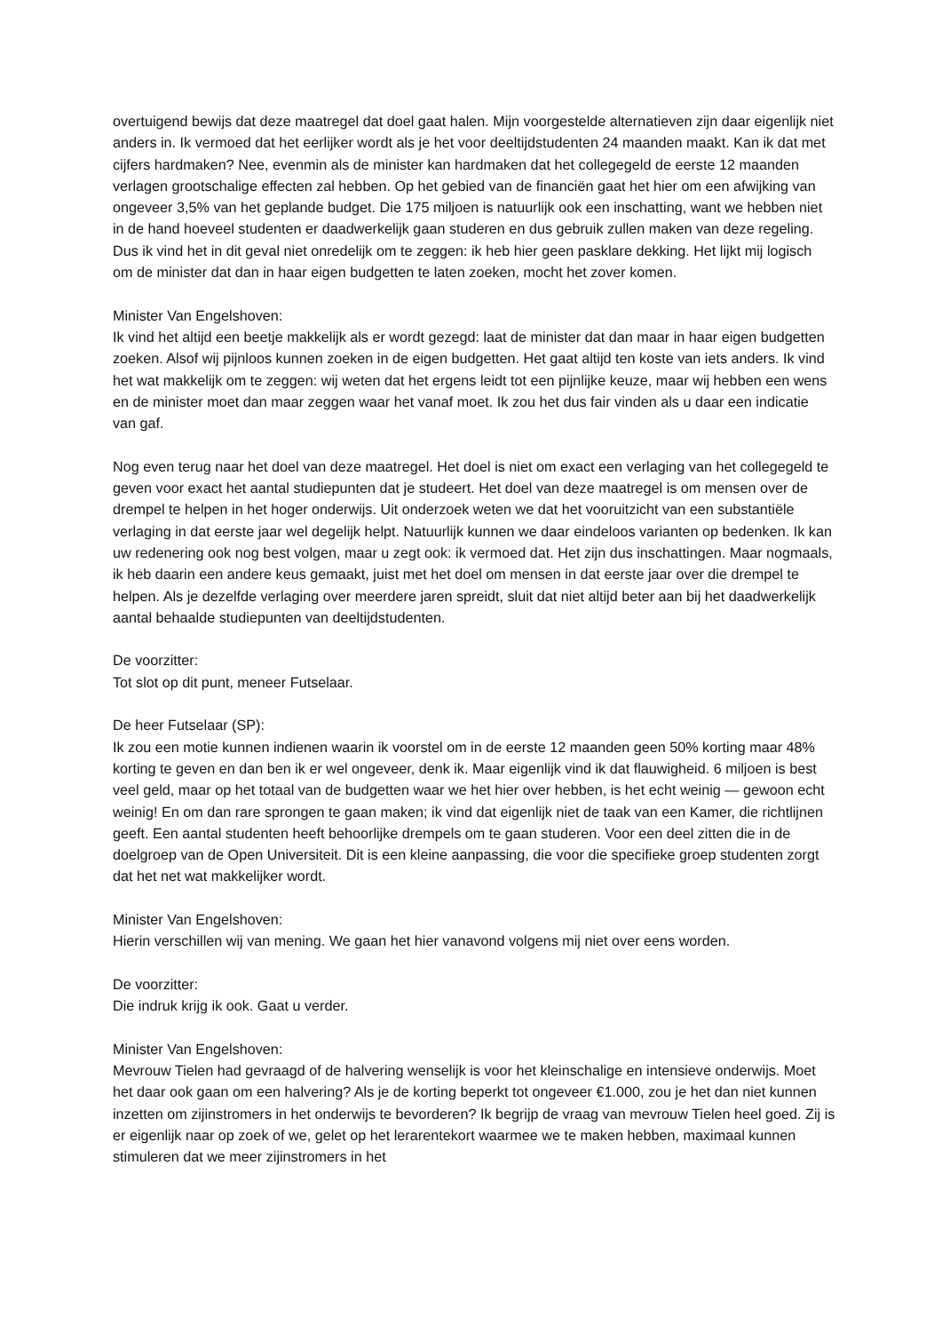overtuigend bewijs dat deze maatregel dat doel gaat halen. Mijn voorgestelde alternatieven zijn daar eigenlijk niet anders in. Ik vermoed dat het eerlijker wordt als je het voor deeltijdstudenten 24 maanden maakt. Kan ik dat met cijfers hardmaken? Nee, evenmin als de minister kan hardmaken dat het collegegeld de eerste 12 maanden verlagen grootschalige effecten zal hebben. Op het gebied van de financiën gaat het hier om een afwijking van ongeveer 3,5% van het geplande budget. Die 175 miljoen is natuurlijk ook een inschatting, want we hebben niet in de hand hoeveel studenten er daadwerkelijk gaan studeren en dus gebruik zullen maken van deze regeling. Dus ik vind het in dit geval niet onredelijk om te zeggen: ik heb hier geen pasklare dekking. Het lijkt mij logisch om de minister dat dan in haar eigen budgetten te laten zoeken, mocht het zover komen.
Minister Van Engelshoven:
Ik vind het altijd een beetje makkelijk als er wordt gezegd: laat de minister dat dan maar in haar eigen budgetten zoeken. Alsof wij pijnloos kunnen zoeken in de eigen budgetten. Het gaat altijd ten koste van iets anders. Ik vind het wat makkelijk om te zeggen: wij weten dat het ergens leidt tot een pijnlijke keuze, maar wij hebben een wens en de minister moet dan maar zeggen waar het vanaf moet. Ik zou het dus fair vinden als u daar een indicatie van gaf.
Nog even terug naar het doel van deze maatregel. Het doel is niet om exact een verlaging van het collegegeld te geven voor exact het aantal studiepunten dat je studeert. Het doel van deze maatregel is om mensen over de drempel te helpen in het hoger onderwijs. Uit onderzoek weten we dat het vooruitzicht van een substantiële verlaging in dat eerste jaar wel degelijk helpt. Natuurlijk kunnen we daar eindeloos varianten op bedenken. Ik kan uw redenering ook nog best volgen, maar u zegt ook: ik vermoed dat. Het zijn dus inschattingen. Maar nogmaals, ik heb daarin een andere keus gemaakt, juist met het doel om mensen in dat eerste jaar over die drempel te helpen. Als je dezelfde verlaging over meerdere jaren spreidt, sluit dat niet altijd beter aan bij het daadwerkelijk aantal behaalde studiepunten van deeltijdstudenten.
De voorzitter:
Tot slot op dit punt, meneer Futselaar.
De heer Futselaar (SP):
Ik zou een motie kunnen indienen waarin ik voorstel om in de eerste 12 maanden geen 50% korting maar 48% korting te geven en dan ben ik er wel ongeveer, denk ik. Maar eigenlijk vind ik dat flauwigheid. 6 miljoen is best veel geld, maar op het totaal van de budgetten waar we het hier over hebben, is het echt weinig — gewoon echt weinig! En om dan rare sprongen te gaan maken; ik vind dat eigenlijk niet de taak van een Kamer, die richtlijnen geeft. Een aantal studenten heeft behoorlijke drempels om te gaan studeren. Voor een deel zitten die in de doelgroep van de Open Universiteit. Dit is een kleine aanpassing, die voor die specifieke groep studenten zorgt dat het net wat makkelijker wordt.
Minister Van Engelshoven:
Hierin verschillen wij van mening. We gaan het hier vanavond volgens mij niet over eens worden.
De voorzitter:
Die indruk krijg ik ook. Gaat u verder.
Minister Van Engelshoven:
Mevrouw Tielen had gevraagd of de halvering wenselijk is voor het kleinschalige en intensieve onderwijs. Moet het daar ook gaan om een halvering? Als je de korting beperkt tot ongeveer €1.000, zou je het dan niet kunnen inzetten om zijinstromers in het onderwijs te bevorderen? Ik begrijp de vraag van mevrouw Tielen heel goed. Zij is er eigenlijk naar op zoek of we, gelet op het lerarentekort waarmee we te maken hebben, maximaal kunnen stimuleren dat we meer zijinstromers in het